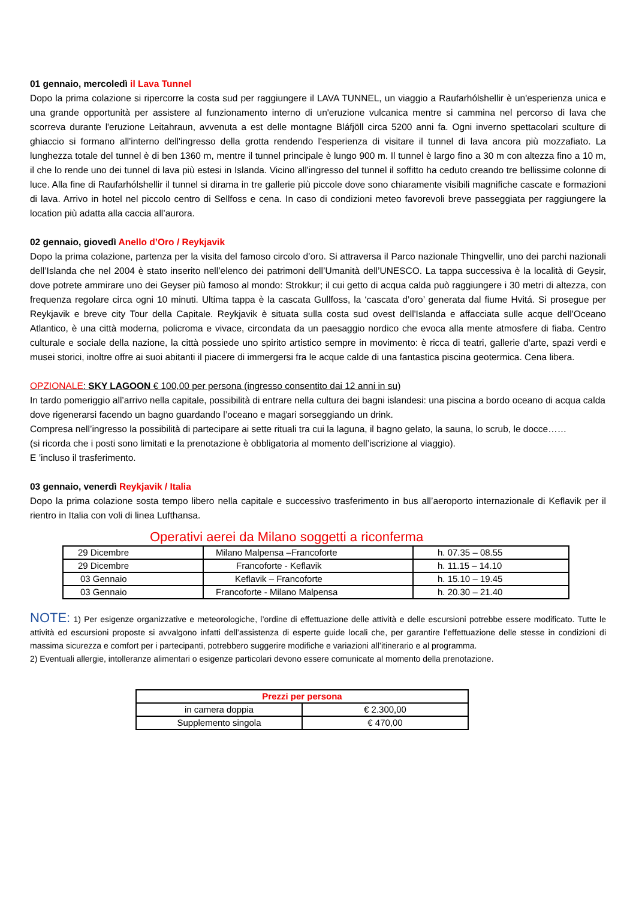01 gennaio, mercoledì il Lava Tunnel
Dopo la prima colazione si ripercorre la costa sud per raggiungere il LAVA TUNNEL, un viaggio a Raufarhólshellir è un'esperienza unica e una grande opportunità per assistere al funzionamento interno di un'eruzione vulcanica mentre si cammina nel percorso di lava che scorreva durante l'eruzione Leitahraun, avvenuta a est delle montagne Bláfjöll circa 5200 anni fa. Ogni inverno spettacolari sculture di ghiaccio si formano all'interno dell'ingresso della grotta rendendo l'esperienza di visitare il tunnel di lava ancora più mozzafiato. La lunghezza totale del tunnel è di ben 1360 m, mentre il tunnel principale è lungo 900 m. Il tunnel è largo fino a 30 m con altezza fino a 10 m, il che lo rende uno dei tunnel di lava più estesi in Islanda. Vicino all'ingresso del tunnel il soffitto ha ceduto creando tre bellissime colonne di luce. Alla fine di Raufarhólshellir il tunnel si dirama in tre gallerie più piccole dove sono chiaramente visibili magnifiche cascate e formazioni di lava. Arrivo in hotel nel piccolo centro di Sellfoss e cena. In caso di condizioni meteo favorevoli breve passeggiata per raggiungere la location più adatta alla caccia all’aurora.
02 gennaio, giovedì Anello d’Oro / Reykjavik
Dopo la prima colazione, partenza per la visita del famoso circolo d’oro. Si attraversa il Parco nazionale Thingvellir, uno dei parchi nazionali dell’Islanda che nel 2004 è stato inserito nell’elenco dei patrimoni dell’Umanità dell’UNESCO. La tappa successiva è la località di Geysir, dove potrete ammirare uno dei Geyser più famoso al mondo: Strokkur; il cui getto di acqua calda può raggiungere i 30 metri di altezza, con frequenza regolare circa ogni 10 minuti. Ultima tappa è la cascata Gullfoss, la ‘cascata d’oro’ generata dal fiume Hvitá. Si prosegue per Reykjavik e breve city Tour della Capitale. Reykjavik è situata sulla costa sud ovest dell'Islanda e affacciata sulle acque dell'Oceano Atlantico, è una città moderna, policroma e vivace, circondata da un paesaggio nordico che evoca alla mente atmosfere di fiaba. Centro culturale e sociale della nazione, la città possiede uno spirito artistico sempre in movimento: è ricca di teatri, gallerie d'arte, spazi verdi e musei storici, inoltre offre ai suoi abitanti il piacere di immergersi fra le acque calde di una fantastica piscina geotermica. Cena libera.
OPZIONALE: SKY LAGOON € 100,00 per persona (ingresso consentito dai 12 anni in su)
In tardo pomeriggio all’arrivo nella capitale, possibilità di entrare nella cultura dei bagni islandesi: una piscina a bordo oceano di acqua calda dove rigenerarsi facendo un bagno guardando l’oceano e magari sorseggiando un drink.
Compresa nell’ingresso la possibilità di partecipare ai sette rituali tra cui la laguna, il bagno gelato, la sauna, lo scrub, le docce……
(si ricorda che i posti sono limitati e la prenotazione è obbligatoria al momento dell’iscrizione al viaggio).
E ’incluso il trasferimento.
03 gennaio, venerdì Reykjavik / Italia
Dopo la prima colazione sosta tempo libero nella capitale e successivo trasferimento in bus all’aeroporto internazionale di Keflavik per il rientro in Italia con voli di linea Lufthansa.
Operativi aerei da Milano soggetti a riconferma
| 29 Dicembre | Milano Malpensa –Francoforte | h. 07.35 – 08.55 |
| 29 Dicembre | Francoforte - Keflavik | h. 11.15 – 14.10 |
| 03 Gennaio | Keflavik – Francoforte | h. 15.10 – 19.45 |
| 03 Gennaio | Francoforte - Milano Malpensa | h. 20.30 – 21.40 |
NOTE: 1) Per esigenze organizzative e meteorologiche, l’ordine di effettuazione delle attività e delle escursioni potrebbe essere modificato. Tutte le attività ed escursioni proposte si avvalgono infatti dell’assistenza di esperte guide locali che, per garantire l’effettuazione delle stesse in condizioni di massima sicurezza e comfort per i partecipanti, potrebbero suggerire modifiche e variazioni all’itinerario e al programma.
2) Eventuali allergie, intolleranze alimentari o esigenze particolari devono essere comunicate al momento della prenotazione.
| Prezzi per persona | |
| --- | --- |
| in camera doppia | € 2.300,00 |
| Supplemento singola | € 470,00 |